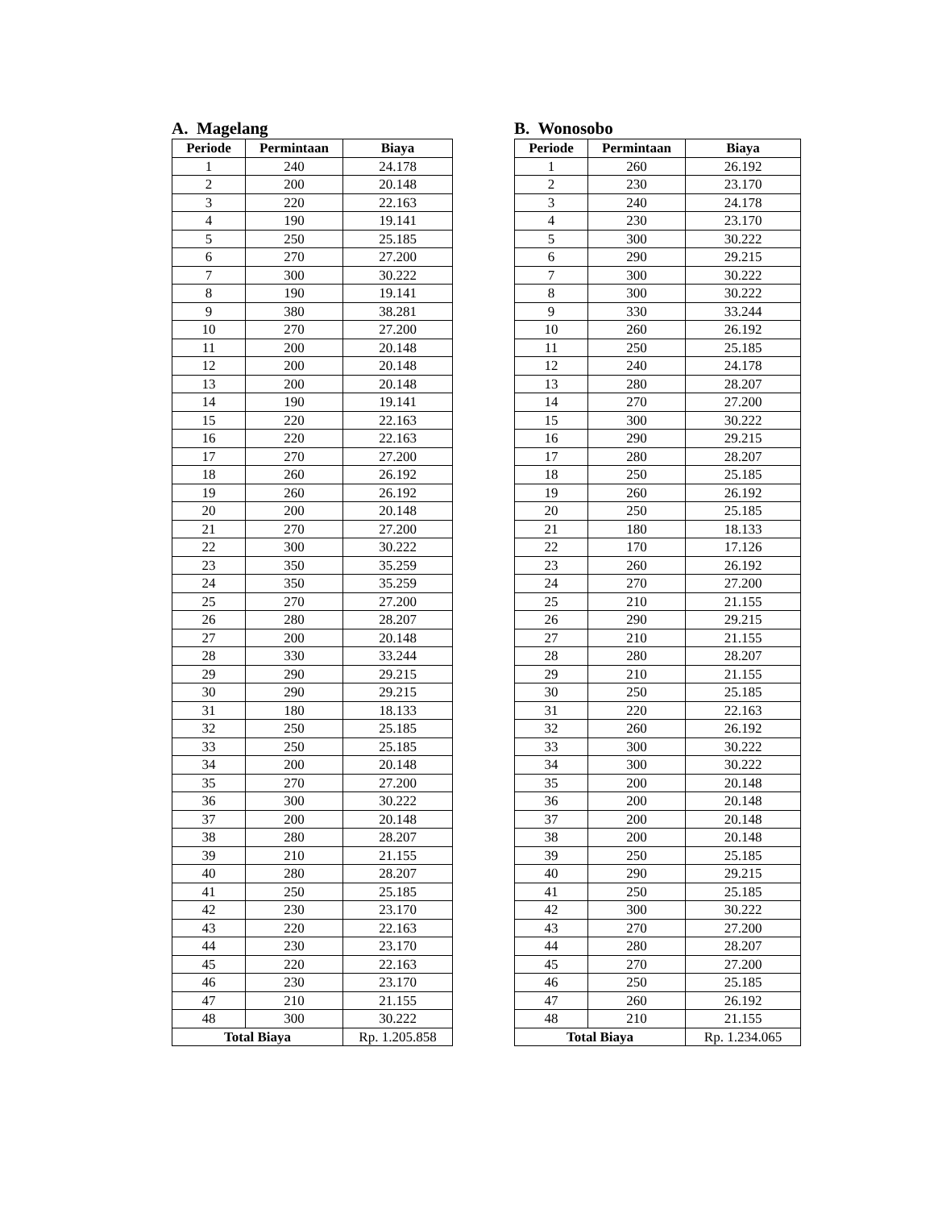A. Magelang
| Periode | Permintaan | Biaya |
| --- | --- | --- |
| 1 | 240 | 24.178 |
| 2 | 200 | 20.148 |
| 3 | 220 | 22.163 |
| 4 | 190 | 19.141 |
| 5 | 250 | 25.185 |
| 6 | 270 | 27.200 |
| 7 | 300 | 30.222 |
| 8 | 190 | 19.141 |
| 9 | 380 | 38.281 |
| 10 | 270 | 27.200 |
| 11 | 200 | 20.148 |
| 12 | 200 | 20.148 |
| 13 | 200 | 20.148 |
| 14 | 190 | 19.141 |
| 15 | 220 | 22.163 |
| 16 | 220 | 22.163 |
| 17 | 270 | 27.200 |
| 18 | 260 | 26.192 |
| 19 | 260 | 26.192 |
| 20 | 200 | 20.148 |
| 21 | 270 | 27.200 |
| 22 | 300 | 30.222 |
| 23 | 350 | 35.259 |
| 24 | 350 | 35.259 |
| 25 | 270 | 27.200 |
| 26 | 280 | 28.207 |
| 27 | 200 | 20.148 |
| 28 | 330 | 33.244 |
| 29 | 290 | 29.215 |
| 30 | 290 | 29.215 |
| 31 | 180 | 18.133 |
| 32 | 250 | 25.185 |
| 33 | 250 | 25.185 |
| 34 | 200 | 20.148 |
| 35 | 270 | 27.200 |
| 36 | 300 | 30.222 |
| 37 | 200 | 20.148 |
| 38 | 280 | 28.207 |
| 39 | 210 | 21.155 |
| 40 | 280 | 28.207 |
| 41 | 250 | 25.185 |
| 42 | 230 | 23.170 |
| 43 | 220 | 22.163 |
| 44 | 230 | 23.170 |
| 45 | 220 | 22.163 |
| 46 | 230 | 23.170 |
| 47 | 210 | 21.155 |
| 48 | 300 | 30.222 |
| Total Biaya | | Rp. 1.205.858 |
B. Wonosobo
| Periode | Permintaan | Biaya |
| --- | --- | --- |
| 1 | 260 | 26.192 |
| 2 | 230 | 23.170 |
| 3 | 240 | 24.178 |
| 4 | 230 | 23.170 |
| 5 | 300 | 30.222 |
| 6 | 290 | 29.215 |
| 7 | 300 | 30.222 |
| 8 | 300 | 30.222 |
| 9 | 330 | 33.244 |
| 10 | 260 | 26.192 |
| 11 | 250 | 25.185 |
| 12 | 240 | 24.178 |
| 13 | 280 | 28.207 |
| 14 | 270 | 27.200 |
| 15 | 300 | 30.222 |
| 16 | 290 | 29.215 |
| 17 | 280 | 28.207 |
| 18 | 250 | 25.185 |
| 19 | 260 | 26.192 |
| 20 | 250 | 25.185 |
| 21 | 180 | 18.133 |
| 22 | 170 | 17.126 |
| 23 | 260 | 26.192 |
| 24 | 270 | 27.200 |
| 25 | 210 | 21.155 |
| 26 | 290 | 29.215 |
| 27 | 210 | 21.155 |
| 28 | 280 | 28.207 |
| 29 | 210 | 21.155 |
| 30 | 250 | 25.185 |
| 31 | 220 | 22.163 |
| 32 | 260 | 26.192 |
| 33 | 300 | 30.222 |
| 34 | 300 | 30.222 |
| 35 | 200 | 20.148 |
| 36 | 200 | 20.148 |
| 37 | 200 | 20.148 |
| 38 | 200 | 20.148 |
| 39 | 250 | 25.185 |
| 40 | 290 | 29.215 |
| 41 | 250 | 25.185 |
| 42 | 300 | 30.222 |
| 43 | 270 | 27.200 |
| 44 | 280 | 28.207 |
| 45 | 270 | 27.200 |
| 46 | 250 | 25.185 |
| 47 | 260 | 26.192 |
| 48 | 210 | 21.155 |
| Total Biaya | | Rp. 1.234.065 |